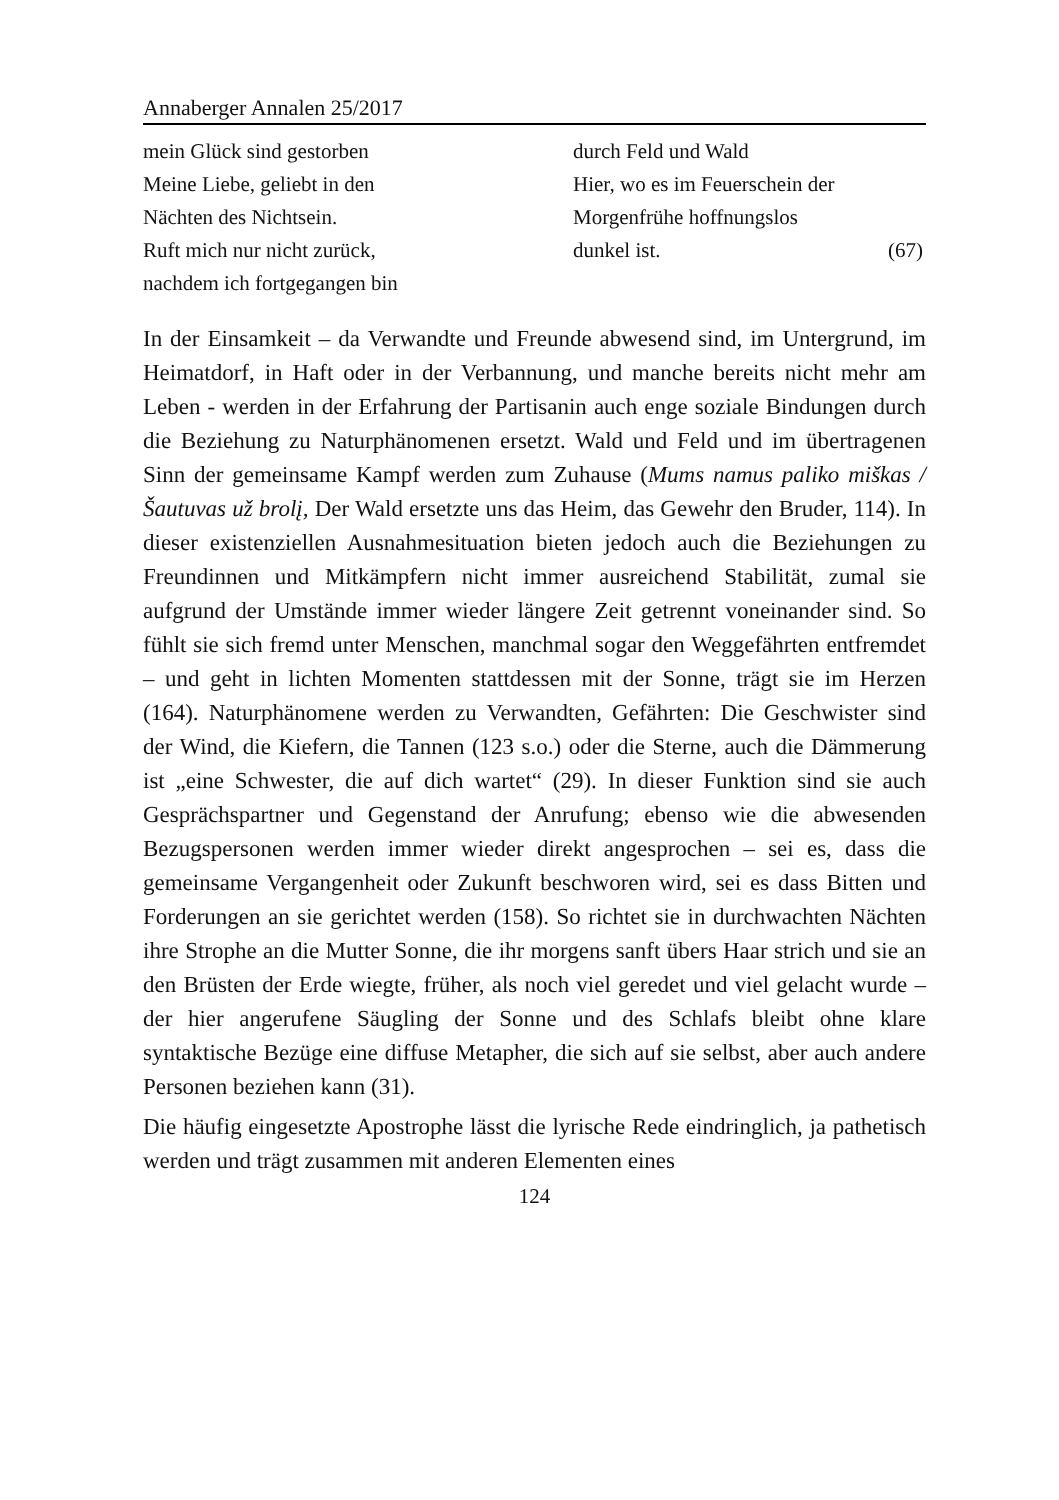Annaberger Annalen 25/2017
mein Glück sind gestorben
Meine Liebe, geliebt in den
Nächten des Nichtsein.
Ruft mich nur nicht zurück,
nachdem ich fortgegangen bin
durch Feld und Wald
Hier, wo es im Feuerschein der
Morgenfrühe hoffnungslos
dunkel ist. (67)
In der Einsamkeit – da Verwandte und Freunde abwesend sind, im Untergrund, im Heimatdorf, in Haft oder in der Verbannung, und manche bereits nicht mehr am Leben - werden in der Erfahrung der Partisanin auch enge soziale Bindungen durch die Beziehung zu Naturphänomenen ersetzt. Wald und Feld und im übertragenen Sinn der gemeinsame Kampf werden zum Zuhause (Mums namus paliko miškas / Šautuvas už brolį, Der Wald ersetzte uns das Heim, das Gewehr den Bruder, 114). In dieser existenziellen Ausnahmesituation bieten jedoch auch die Beziehungen zu Freundinnen und Mitkämpfern nicht immer ausreichend Stabilität, zumal sie aufgrund der Umstände immer wieder längere Zeit getrennt voneinander sind. So fühlt sie sich fremd unter Menschen, manchmal sogar den Weggefährten entfremdet – und geht in lichten Momenten stattdessen mit der Sonne, trägt sie im Herzen (164). Naturphänomene werden zu Verwandten, Gefährten: Die Geschwister sind der Wind, die Kiefern, die Tannen (123 s.o.) oder die Sterne, auch die Dämmerung ist „eine Schwester, die auf dich wartet“ (29). In dieser Funktion sind sie auch Gesprächspartner und Gegenstand der Anrufung; ebenso wie die abwesenden Bezugspersonen werden immer wieder direkt angesprochen – sei es, dass die gemeinsame Vergangenheit oder Zukunft beschworen wird, sei es dass Bitten und Forderungen an sie gerichtet werden (158). So richtet sie in durchwachten Nächten ihre Strophe an die Mutter Sonne, die ihr morgens sanft übers Haar strich und sie an den Brüsten der Erde wiegte, früher, als noch viel geredet und viel gelacht wurde – der hier angerufene Säugling der Sonne und des Schlafs bleibt ohne klare syntaktische Bezüge eine diffuse Metapher, die sich auf sie selbst, aber auch andere Personen beziehen kann (31).
Die häufig eingesetzte Apostrophe lässt die lyrische Rede eindringlich, ja pathetisch werden und trägt zusammen mit anderen Elementen eines
124